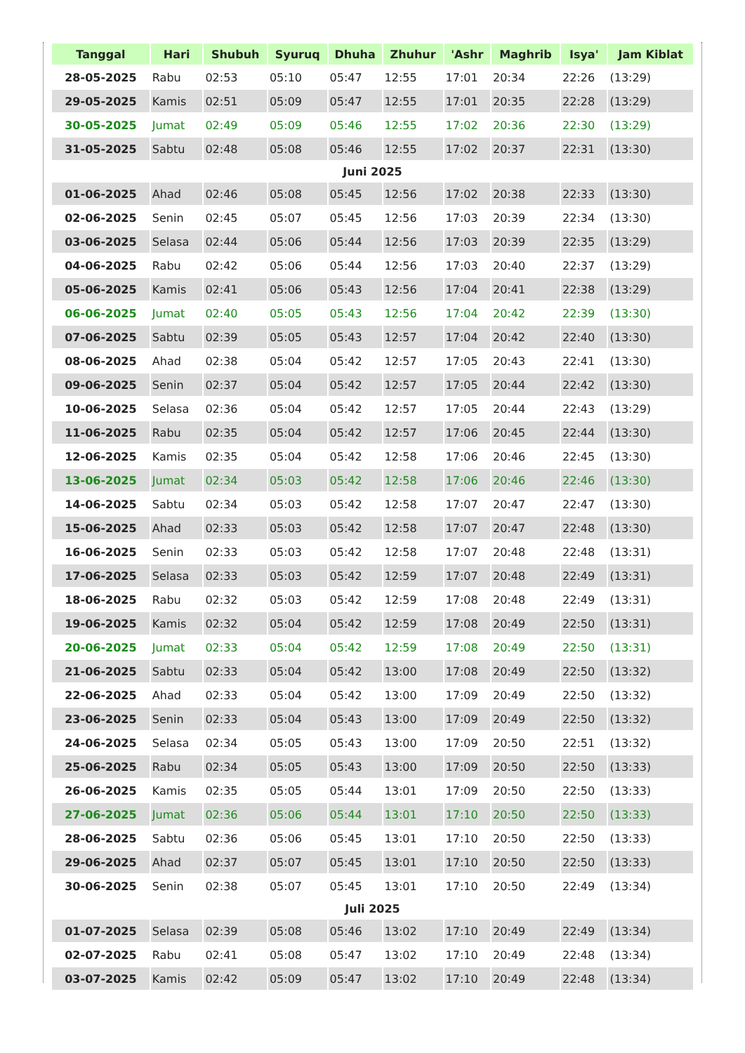| Tanggal | Hari | Shubuh | Syuruq | Dhuha | Zhuhur | 'Ashr | Maghrib | Isya' | Jam Kiblat |
| --- | --- | --- | --- | --- | --- | --- | --- | --- | --- |
| 28-05-2025 | Rabu | 02:53 | 05:10 | 05:47 | 12:55 | 17:01 | 20:34 | 22:26 | (13:29) |
| 29-05-2025 | Kamis | 02:51 | 05:09 | 05:47 | 12:55 | 17:01 | 20:35 | 22:28 | (13:29) |
| 30-05-2025 | Jumat | 02:49 | 05:09 | 05:46 | 12:55 | 17:02 | 20:36 | 22:30 | (13:29) |
| 31-05-2025 | Sabtu | 02:48 | 05:08 | 05:46 | 12:55 | 17:02 | 20:37 | 22:31 | (13:30) |
| Juni 2025 | | | | | | | | | |
| 01-06-2025 | Ahad | 02:46 | 05:08 | 05:45 | 12:56 | 17:02 | 20:38 | 22:33 | (13:30) |
| 02-06-2025 | Senin | 02:45 | 05:07 | 05:45 | 12:56 | 17:03 | 20:39 | 22:34 | (13:30) |
| 03-06-2025 | Selasa | 02:44 | 05:06 | 05:44 | 12:56 | 17:03 | 20:39 | 22:35 | (13:29) |
| 04-06-2025 | Rabu | 02:42 | 05:06 | 05:44 | 12:56 | 17:03 | 20:40 | 22:37 | (13:29) |
| 05-06-2025 | Kamis | 02:41 | 05:06 | 05:43 | 12:56 | 17:04 | 20:41 | 22:38 | (13:29) |
| 06-06-2025 | Jumat | 02:40 | 05:05 | 05:43 | 12:56 | 17:04 | 20:42 | 22:39 | (13:30) |
| 07-06-2025 | Sabtu | 02:39 | 05:05 | 05:43 | 12:57 | 17:04 | 20:42 | 22:40 | (13:30) |
| 08-06-2025 | Ahad | 02:38 | 05:04 | 05:42 | 12:57 | 17:05 | 20:43 | 22:41 | (13:30) |
| 09-06-2025 | Senin | 02:37 | 05:04 | 05:42 | 12:57 | 17:05 | 20:44 | 22:42 | (13:30) |
| 10-06-2025 | Selasa | 02:36 | 05:04 | 05:42 | 12:57 | 17:05 | 20:44 | 22:43 | (13:29) |
| 11-06-2025 | Rabu | 02:35 | 05:04 | 05:42 | 12:57 | 17:06 | 20:45 | 22:44 | (13:30) |
| 12-06-2025 | Kamis | 02:35 | 05:04 | 05:42 | 12:58 | 17:06 | 20:46 | 22:45 | (13:30) |
| 13-06-2025 | Jumat | 02:34 | 05:03 | 05:42 | 12:58 | 17:06 | 20:46 | 22:46 | (13:30) |
| 14-06-2025 | Sabtu | 02:34 | 05:03 | 05:42 | 12:58 | 17:07 | 20:47 | 22:47 | (13:30) |
| 15-06-2025 | Ahad | 02:33 | 05:03 | 05:42 | 12:58 | 17:07 | 20:47 | 22:48 | (13:30) |
| 16-06-2025 | Senin | 02:33 | 05:03 | 05:42 | 12:58 | 17:07 | 20:48 | 22:48 | (13:31) |
| 17-06-2025 | Selasa | 02:33 | 05:03 | 05:42 | 12:59 | 17:07 | 20:48 | 22:49 | (13:31) |
| 18-06-2025 | Rabu | 02:32 | 05:03 | 05:42 | 12:59 | 17:08 | 20:48 | 22:49 | (13:31) |
| 19-06-2025 | Kamis | 02:32 | 05:04 | 05:42 | 12:59 | 17:08 | 20:49 | 22:50 | (13:31) |
| 20-06-2025 | Jumat | 02:33 | 05:04 | 05:42 | 12:59 | 17:08 | 20:49 | 22:50 | (13:31) |
| 21-06-2025 | Sabtu | 02:33 | 05:04 | 05:42 | 13:00 | 17:08 | 20:49 | 22:50 | (13:32) |
| 22-06-2025 | Ahad | 02:33 | 05:04 | 05:42 | 13:00 | 17:09 | 20:49 | 22:50 | (13:32) |
| 23-06-2025 | Senin | 02:33 | 05:04 | 05:43 | 13:00 | 17:09 | 20:49 | 22:50 | (13:32) |
| 24-06-2025 | Selasa | 02:34 | 05:05 | 05:43 | 13:00 | 17:09 | 20:50 | 22:51 | (13:32) |
| 25-06-2025 | Rabu | 02:34 | 05:05 | 05:43 | 13:00 | 17:09 | 20:50 | 22:50 | (13:33) |
| 26-06-2025 | Kamis | 02:35 | 05:05 | 05:44 | 13:01 | 17:09 | 20:50 | 22:50 | (13:33) |
| 27-06-2025 | Jumat | 02:36 | 05:06 | 05:44 | 13:01 | 17:10 | 20:50 | 22:50 | (13:33) |
| 28-06-2025 | Sabtu | 02:36 | 05:06 | 05:45 | 13:01 | 17:10 | 20:50 | 22:50 | (13:33) |
| 29-06-2025 | Ahad | 02:37 | 05:07 | 05:45 | 13:01 | 17:10 | 20:50 | 22:50 | (13:33) |
| 30-06-2025 | Senin | 02:38 | 05:07 | 05:45 | 13:01 | 17:10 | 20:50 | 22:49 | (13:34) |
| Juli 2025 | | | | | | | | | |
| 01-07-2025 | Selasa | 02:39 | 05:08 | 05:46 | 13:02 | 17:10 | 20:49 | 22:49 | (13:34) |
| 02-07-2025 | Rabu | 02:41 | 05:08 | 05:47 | 13:02 | 17:10 | 20:49 | 22:48 | (13:34) |
| 03-07-2025 | Kamis | 02:42 | 05:09 | 05:47 | 13:02 | 17:10 | 20:49 | 22:48 | (13:34) |